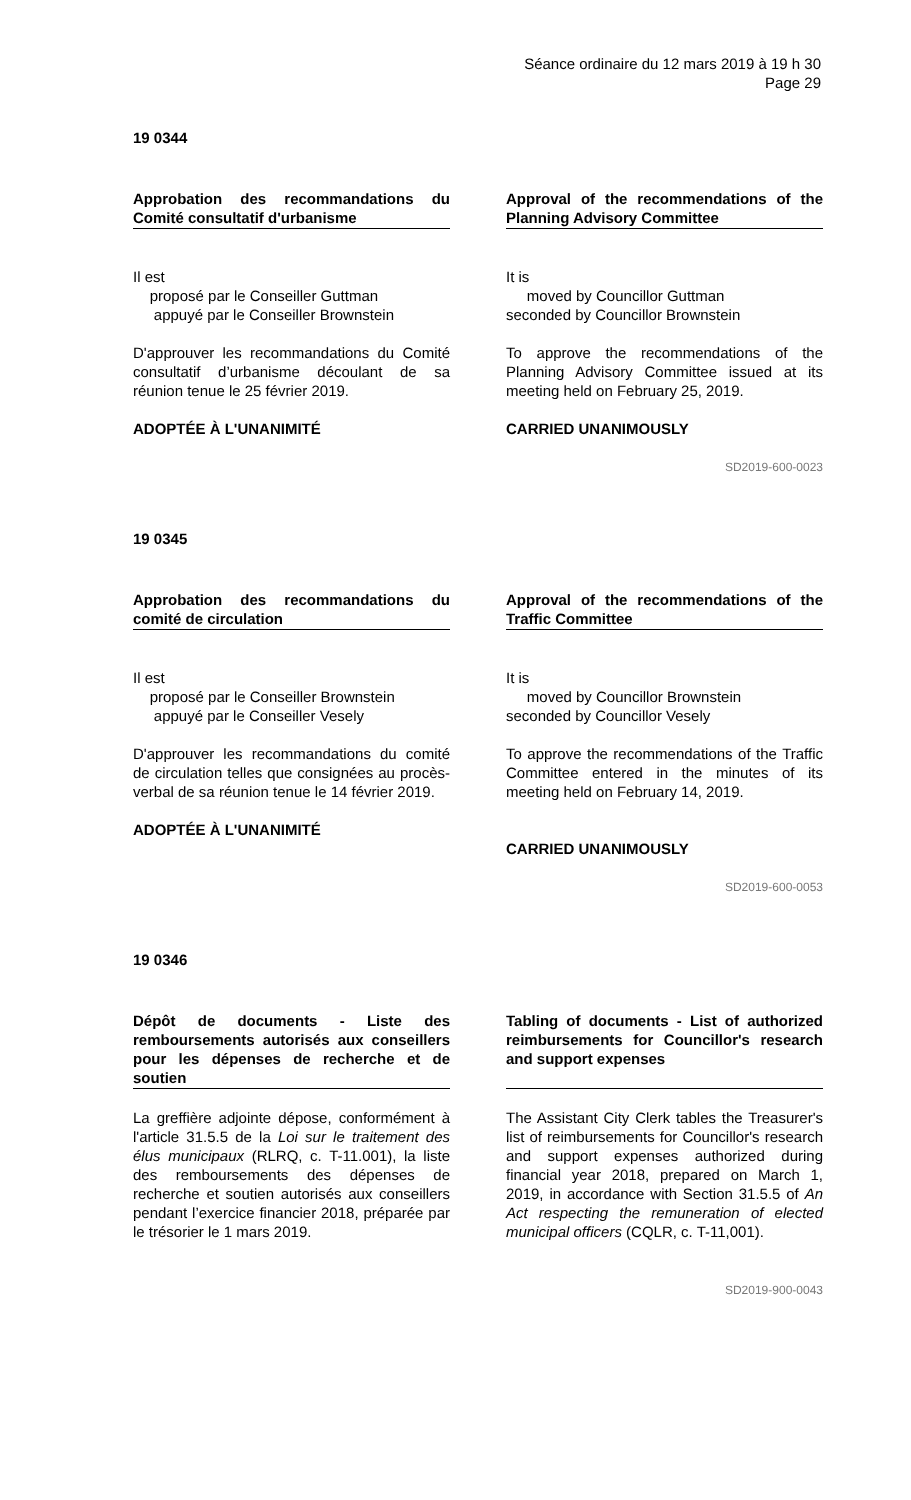Séance ordinaire du 12 mars 2019 à 19 h 30
Page 29
19 0344
Approbation des recommandations du Comité consultatif d'urbanisme
Il est
proposé par le Conseiller Guttman
appuyé par le Conseiller Brownstein
D'approuver les recommandations du Comité consultatif d’urbanisme découlant de sa réunion tenue le 25 février 2019.
ADOPTÉE À L'UNANIMITÉ
Approval of the recommendations of the Planning Advisory Committee
It is
moved by Councillor Guttman
seconded by Councillor Brownstein
To approve the recommendations of the Planning Advisory Committee issued at its meeting held on February 25, 2019.
CARRIED UNANIMOUSLY
SD2019-600-0023
19 0345
Approbation des recommandations du comité de circulation
Il est
proposé par le Conseiller Brownstein
appuyé par le Conseiller Vesely
D'approuver les recommandations du comité de circulation telles que consignées au procès-verbal de sa réunion tenue le 14 février 2019.
ADOPTÉE À L'UNANIMITÉ
Approval of the recommendations of the Traffic Committee
It is
moved by Councillor Brownstein
seconded by Councillor Vesely
To approve the recommendations of the Traffic Committee entered in the minutes of its meeting held on February 14, 2019.
CARRIED UNANIMOUSLY
SD2019-600-0053
19 0346
Dépôt de documents - Liste des remboursements autorisés aux conseillers pour les dépenses de recherche et de soutien
La greffière adjointe dépose, conformément à l'article 31.5.5 de la Loi sur le traitement des élus municipaux (RLRQ, c. T-11.001), la liste des remboursements des dépenses de recherche et soutien autorisés aux conseillers pendant l’exercice financier 2018, préparée par le trésorier le 1 mars 2019.
Tabling of documents - List of authorized reimbursements for Councillor's research and support expenses
The Assistant City Clerk tables the Treasurer's list of reimbursements for Councillor's research and support expenses authorized during financial year 2018, prepared on March 1, 2019, in accordance with Section 31.5.5 of An Act respecting the remuneration of elected municipal officers (CQLR, c. T-11,001).
SD2019-900-0043